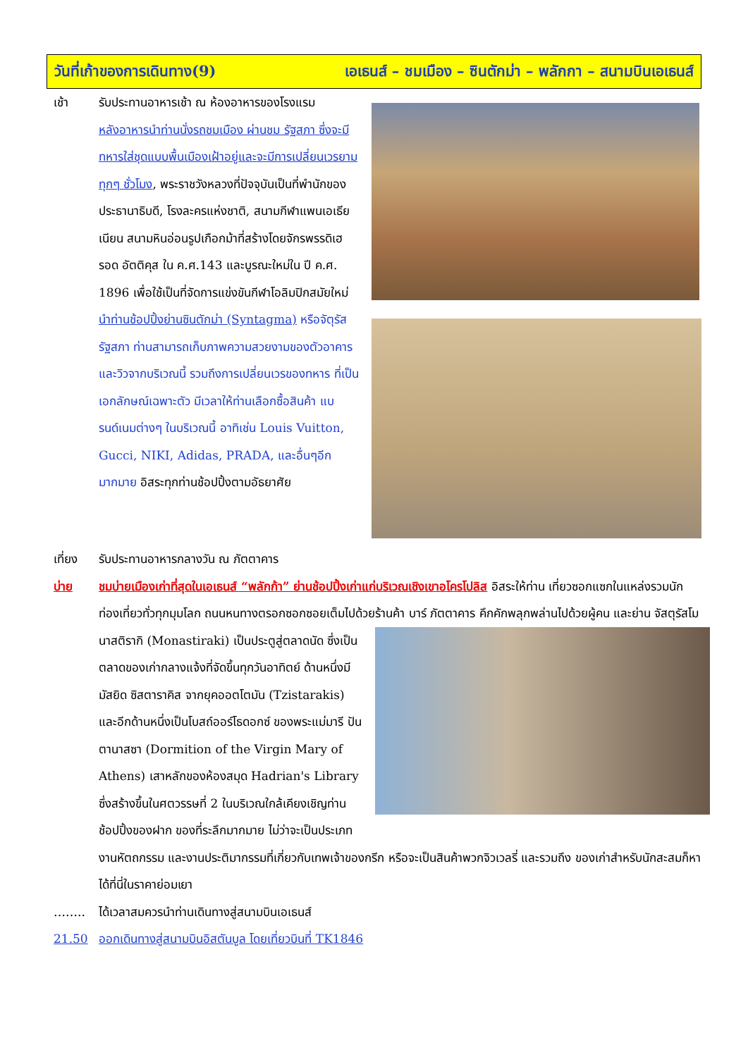วันที่เก้าของการเดินทาง(9) เอเธนส์ – ชมเมือง – ซินตักม่า – พลักกา – สนามบินเอเธนส์
เช้า รับประทานอาหารเช้า ณ ห้องอาหารของโรงแรม
หลังอาหารนำท่านนั่งรถชมเมือง ผ่านชม รัฐสภา ซึ่งจะมีทหารใส่ชุดแบบพื้นเมืองเฝ้าอยู่และจะมีการเปลี่ยนเวรยามทุกๆ ชั่วโมง, พระราชวังหลวงที่ปัจจุบันเป็นที่พำนักของประธานาธิบดี, โรงละครแห่งชาติ, สนามกีฬาแพนเอเธียเนียน สนามหินอ่อนรูปเกือกม้าที่สร้างโดยจักรพรรดิเฮรอด อัตติคุส ใน ค.ศ.143 และบูรณะใหม่ใน ปี ค.ศ. 1896 เพื่อใช้เป็นที่จัดการแข่งขันกีฬาโอลิมปิกสมัยใหม่ นำท่านช้อปปิ้งย่านซินตักม่า (Syntagma) หรือจัตุรัสรัฐสภา ท่านสามารถเก็บภาพความสวยงามของตัวอาคารและวิวจากบริเวณนี้ รวมถึงการเปลี่ยนเวรของทหาร ที่เป็นเอกลักษณ์เฉพาะตัว มีเวลาให้ท่านเลือกซื้อสินค้า แบรนด์เนมต่างๆ ในบริเวณนี้ อาทิเช่น Louis Vuitton, Gucci, NIKI, Adidas, PRADA, และอื่นๆอีกมากมาย อิสระทุกท่านช้อปปิ้งตามอัธยาศัย
เที่ยง รับประทานอาหารกลางวัน ณ ภัตตาคาร
บ่าย ชมบ่ายเมืองเก่าที่สุดในเอเธนส์ “พลักก้า” ย่านช้อปปิ้งเก่าแก่บริเวณเชิงเขาอโครโปลิส อิสระให้ท่าน เที่ยวซอกแซกในแหล่งรวมนักท่องเที่ยวทั่วทุกมุมโลก ถนนหนทางตรอกซอกซอยเต็มไปด้วยร้านค้า บาร์ ภัตตาคาร คึกคักพลุกพล่านไปด้วยผู้คน และย่าน จัสตุรัสโมนาสติรากิ (Monastiraki) เป็นประตูสู่ตลาดนัด ซึ่งเป็น
ตลาดของเก่ากลางแจ้งที่จัดขึ้นทุกวันอาทิตย์ ด้านหนึ่งมี มัสยิด ซิสตาราคิส จากยุคออตโตมัน (Tzistarakis) และอีกด้านหนึ่งเป็นโบสถ์ออร์โธดอกซ์ ของพระแม่มารี ปันตานาสซา (Dormition of the Virgin Mary of Athens) เสาหลักของห้องสมุด Hadrian's Library ซึ่งสร้างขึ้นในศตวรรษที่ 2 ในบริเวณใกล้เคียงเชิญท่านช้อปปิ้งของฝาก ของที่ระลึกมากมาย ไม่ว่าจะเป็นประเภทงานหัตถกรรม และงานประติมากรรมที่เกี่ยวกับเทพเจ้าของกรีก หรือจะเป็นสินค้าพวกจิวเวลรี่ และรวมถึง ของเก่าสำหรับนักสะสมก็หาได้ที่นี่ในราคาย่อมเยา
…….. ได้เวลาสมควรนำท่านเดินทางสู่สนามบินเอเธนส์
21.50 ออกเดินทางสู่สนามบินอิสตันบูล โดยเที่ยวบินที่ TK1846